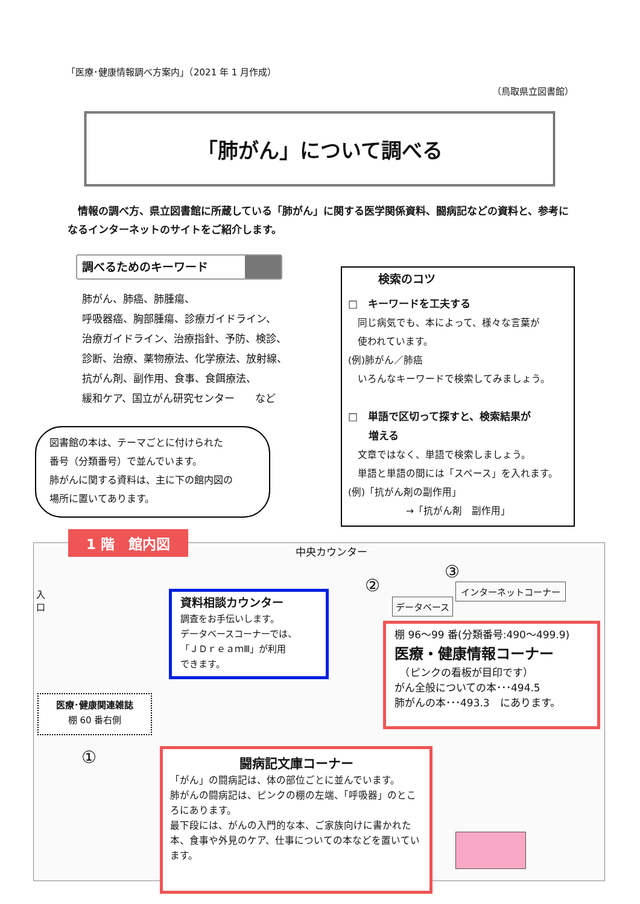「医療･健康情報調べ方案内」（2021 年 1 月作成）
（鳥取県立図書館）
「肺がん」について調べる
情報の調べ方、県立図書館に所蔵している「肺がん」に関する医学関係資料、闘病記などの資料と、参考になるインターネットのサイトをご紹介します。
調べるためのキーワード
肺がん、肺癌、肺腫瘍、
呼吸器癌、胸部腫瘍、診療ガイドライン、
治療ガイドライン、治療指針、予防、検診、
診断、治療、薬物療法、化学療法、放射線、
抗がん剤、副作用、食事、食餌療法、
緩和ケア、国立がん研究センター　　など
検索のコツ
□　キーワードを工夫する
　同じ病気でも、本によって、様々な言葉が
　使われています。
(例)肺がん／肺癌
　いろんなキーワードで検索してみましょう。
□　単語で区切って探すと、検索結果が
　　増える
　文章ではなく、単語で検索しましょう。
　単語と単語の間には「スペース」を入れます。
(例)「抗がん剤の副作用」
　　　　　　→「抗がん剤　副作用」
図書館の本は、テーマごとに付けられた
番号（分類番号）で並んでいます。
肺がんに関する資料は、主に下の館内図の
場所に置いてあります。
1 階　館内図
中央カウンター
入
口
②
データベース
③
インターネットコーナー
①
資料相談カウンター
調査をお手伝いします。
データベースコーナーでは、
「ＪＤｒｅａｍⅢ」が利用
できます。
棚 96～99 番(分類番号:490～499.9)
医療・健康情報コーナー
　（ピンクの看板が目印です）
がん全般についての本･･･494.5
肺がんの本･･･493.3　にあります。
医療･健康関連雑誌
棚 60 番右側
闘病記文庫コーナー
「がん」の闘病記は、体の部位ごとに並んでいます。
肺がんの闘病記は、ピンクの棚の左端、「呼吸器」のところにあります。
最下段には、がんの入門的な本、ご家族向けに書かれた本、食事や外見のケア、仕事についての本などを置いています。